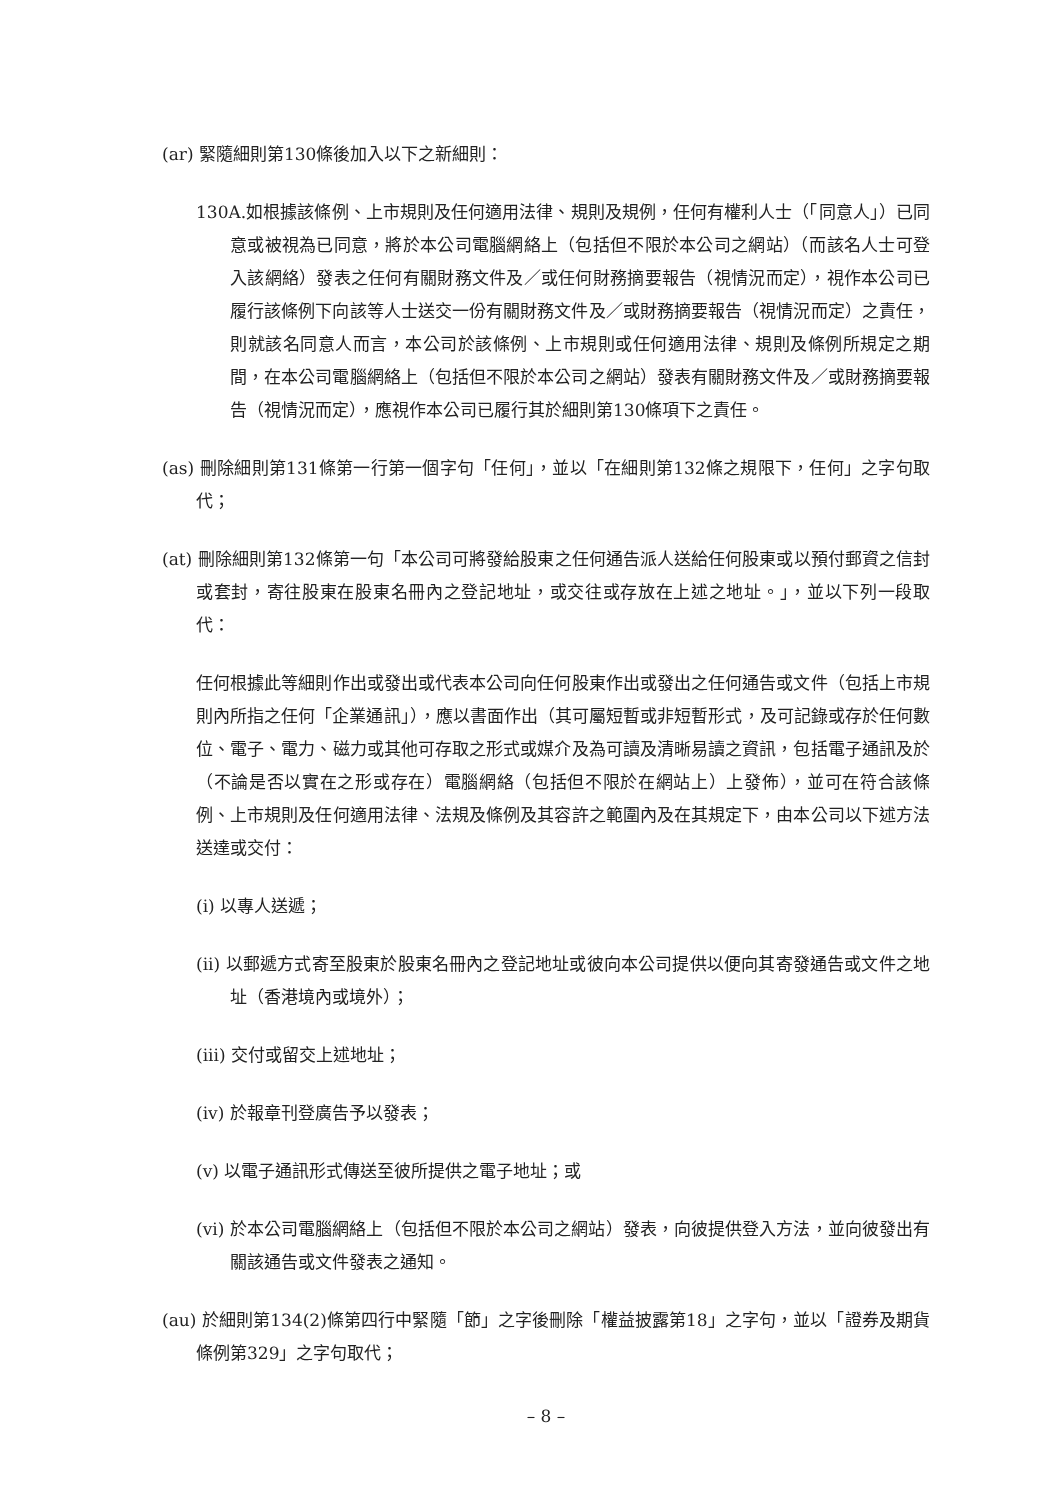(ar) 緊隨細則第130條後加入以下之新細則：
130A.如根據該條例、上市規則及任何適用法律、規則及規例，任何有權利人士（「同意人」）已同意或被視為已同意，將於本公司電腦網絡上（包括但不限於本公司之網站）（而該名人士可登入該網絡）發表之任何有關財務文件及／或任何財務摘要報告（視情況而定），視作本公司已履行該條例下向該等人士送交一份有關財務文件及／或財務摘要報告（視情況而定）之責任，則就該名同意人而言，本公司於該條例、上市規則或任何適用法律、規則及條例所規定之期間，在本公司電腦網絡上（包括但不限於本公司之網站）發表有關財務文件及／或財務摘要報告（視情況而定），應視作本公司已履行其於細則第130條項下之責任。
(as) 刪除細則第131條第一行第一個字句「任何」，並以「在細則第132條之規限下，任何」之字句取代；
(at) 刪除細則第132條第一句「本公司可將發給股東之任何通告派人送給任何股東或以預付郵資之信封或套封，寄往股東在股東名冊內之登記地址，或交往或存放在上述之地址。」，並以下列一段取代：
任何根據此等細則作出或發出或代表本公司向任何股東作出或發出之任何通告或文件（包括上市規則內所指之任何「企業通訊」），應以書面作出（其可屬短暫或非短暫形式，及可記錄或存於任何數位、電子、電力、磁力或其他可存取之形式或媒介及為可讀及清晰易讀之資訊，包括電子通訊及於（不論是否以實在之形或存在）電腦網絡（包括但不限於在網站上）上發佈），並可在符合該條例、上市規則及任何適用法律、法規及條例及其容許之範圍內及在其規定下，由本公司以下述方法送達或交付：
(i) 以專人送遞；
(ii) 以郵遞方式寄至股東於股東名冊內之登記地址或彼向本公司提供以便向其寄發通告或文件之地址（香港境內或境外）；
(iii) 交付或留交上述地址；
(iv) 於報章刊登廣告予以發表；
(v) 以電子通訊形式傳送至彼所提供之電子地址；或
(vi) 於本公司電腦網絡上（包括但不限於本公司之網站）發表，向彼提供登入方法，並向彼發出有關該通告或文件發表之通知。
(au) 於細則第134(2)條第四行中緊隨「節」之字後刪除「權益披露第18」之字句，並以「證券及期貨條例第329」之字句取代；
– 8 –